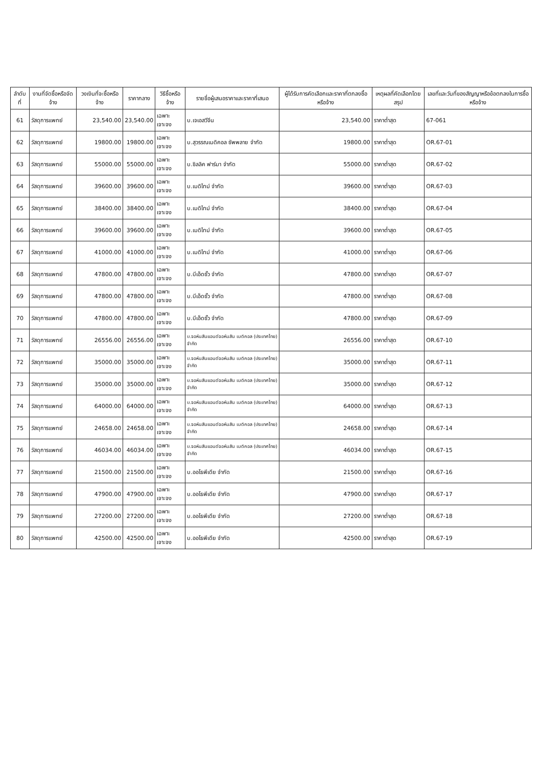| ลำดับที่ | งานที่จัดซื้อหรือจัดจ้าง | วงเงินที่จะซื้อหรือจ้าง | ราคากลาง | วิธีซื้อหรือจ้าง | รายชื่อผู้เสนอราคาและราคาที่เสนอ | ผู้ได้รับการคัดเลือกและราคาที่ตกลงซื้อหรือจ้าง | เหตุผลที่คัดเลือกโดยสรุป | เลขที่และวันที่ของสัญญาหรือข้อตกลงในการซื้อหรือจ้าง |
| --- | --- | --- | --- | --- | --- | --- | --- | --- |
| 61 | วัสดุการแพทย์ | 23,540.00 | 23,540.00 | เฉพาะเจาะจง | บ.เจเอสวีจีน | 23,540.00 | ราคาต่ำสุด | 67-061 |
| 62 | วัสดุการแพทย์ | 19800.00 | 19800.00 | เฉพาะเจาะจง | บ.สุวรรณเมดิคอล ซัพพลาย จำกัด | 19800.00 | ราคาต่ำสุด | OR.67-01 |
| 63 | วัสดุการแพทย์ | 55000.00 | 55000.00 | เฉพาะเจาะจง | บ.ซิลลิค ฟาร์มา จำกัด | 55000.00 | ราคาต่ำสุด | OR.67-02 |
| 64 | วัสดุการแพทย์ | 39600.00 | 39600.00 | เฉพาะเจาะจง | บ.เมดิไทม์ จำกัด | 39600.00 | ราคาต่ำสุด | OR.67-03 |
| 65 | วัสดุการแพทย์ | 38400.00 | 38400.00 | เฉพาะเจาะจง | บ.เมดิไทม์ จำกัด | 38400.00 | ราคาต่ำสุด | OR.67-04 |
| 66 | วัสดุการแพทย์ | 39600.00 | 39600.00 | เฉพาะเจาะจง | บ.เมดิไทม์ จำกัด | 39600.00 | ราคาต่ำสุด | OR.67-05 |
| 67 | วัสดุการแพทย์ | 41000.00 | 41000.00 | เฉพาะเจาะจง | บ.เมดิไทม์ จำกัด | 41000.00 | ราคาต่ำสุด | OR.67-06 |
| 68 | วัสดุการแพทย์ | 47800.00 | 47800.00 | เฉพาะเจาะจง | บ.บีเอ็ดซั้ว จำกัด | 47800.00 | ราคาต่ำสุด | OR.67-07 |
| 69 | วัสดุการแพทย์ | 47800.00 | 47800.00 | เฉพาะเจาะจง | บ.บีเอ็ดซั้ว จำกัด | 47800.00 | ราคาต่ำสุด | OR.67-08 |
| 70 | วัสดุการแพทย์ | 47800.00 | 47800.00 | เฉพาะเจาะจง | บ.บีเอ็ดซั้ว จำกัด | 47800.00 | ราคาต่ำสุด | OR.67-09 |
| 71 | วัสดุการแพทย์ | 26556.00 | 26556.00 | เฉพาะเจาะจง | บ.จอห์นสันแอนด์จอห์นสัน เมดิคอล (ประเทศไทย) จำกัด | 26556.00 | ราคาต่ำสุด | OR.67-10 |
| 72 | วัสดุการแพทย์ | 35000.00 | 35000.00 | เฉพาะเจาะจง | บ.จอห์นสันแอนด์จอห์นสัน เมดิคอล (ประเทศไทย) จำกัด | 35000.00 | ราคาต่ำสุด | OR.67-11 |
| 73 | วัสดุการแพทย์ | 35000.00 | 35000.00 | เฉพาะเจาะจง | บ.จอห์นสันแอนด์จอห์นสัน เมดิคอล (ประเทศไทย) จำกัด | 35000.00 | ราคาต่ำสุด | OR.67-12 |
| 74 | วัสดุการแพทย์ | 64000.00 | 64000.00 | เฉพาะเจาะจง | บ.จอห์นสันแอนด์จอห์นสัน เมดิคอล (ประเทศไทย) จำกัด | 64000.00 | ราคาต่ำสุด | OR.67-13 |
| 75 | วัสดุการแพทย์ | 24658.00 | 24658.00 | เฉพาะเจาะจง | บ.จอห์นสันแอนด์จอห์นสัน เมดิคอล (ประเทศไทย) จำกัด | 24658.00 | ราคาต่ำสุด | OR.67-14 |
| 76 | วัสดุการแพทย์ | 46034.00 | 46034.00 | เฉพาะเจาะจง | บ.จอห์นสันแอนด์จอห์นสัน เมดิคอล (ประเทศไทย) จำกัด | 46034.00 | ราคาต่ำสุด | OR.67-15 |
| 77 | วัสดุการแพทย์ | 21500.00 | 21500.00 | เฉพาะเจาะจง | บ.ออโธพีเดีย จำกัด | 21500.00 | ราคาต่ำสุด | OR.67-16 |
| 78 | วัสดุการแพทย์ | 47900.00 | 47900.00 | เฉพาะเจาะจง | บ.ออโธพีเดีย จำกัด | 47900.00 | ราคาต่ำสุด | OR.67-17 |
| 79 | วัสดุการแพทย์ | 27200.00 | 27200.00 | เฉพาะเจาะจง | บ.ออโธพีเดีย จำกัด | 27200.00 | ราคาต่ำสุด | OR.67-18 |
| 80 | วัสดุการแพทย์ | 42500.00 | 42500.00 | เฉพาะเจาะจง | บ.ออโธพีเดีย จำกัด | 42500.00 | ราคาต่ำสุด | OR.67-19 |